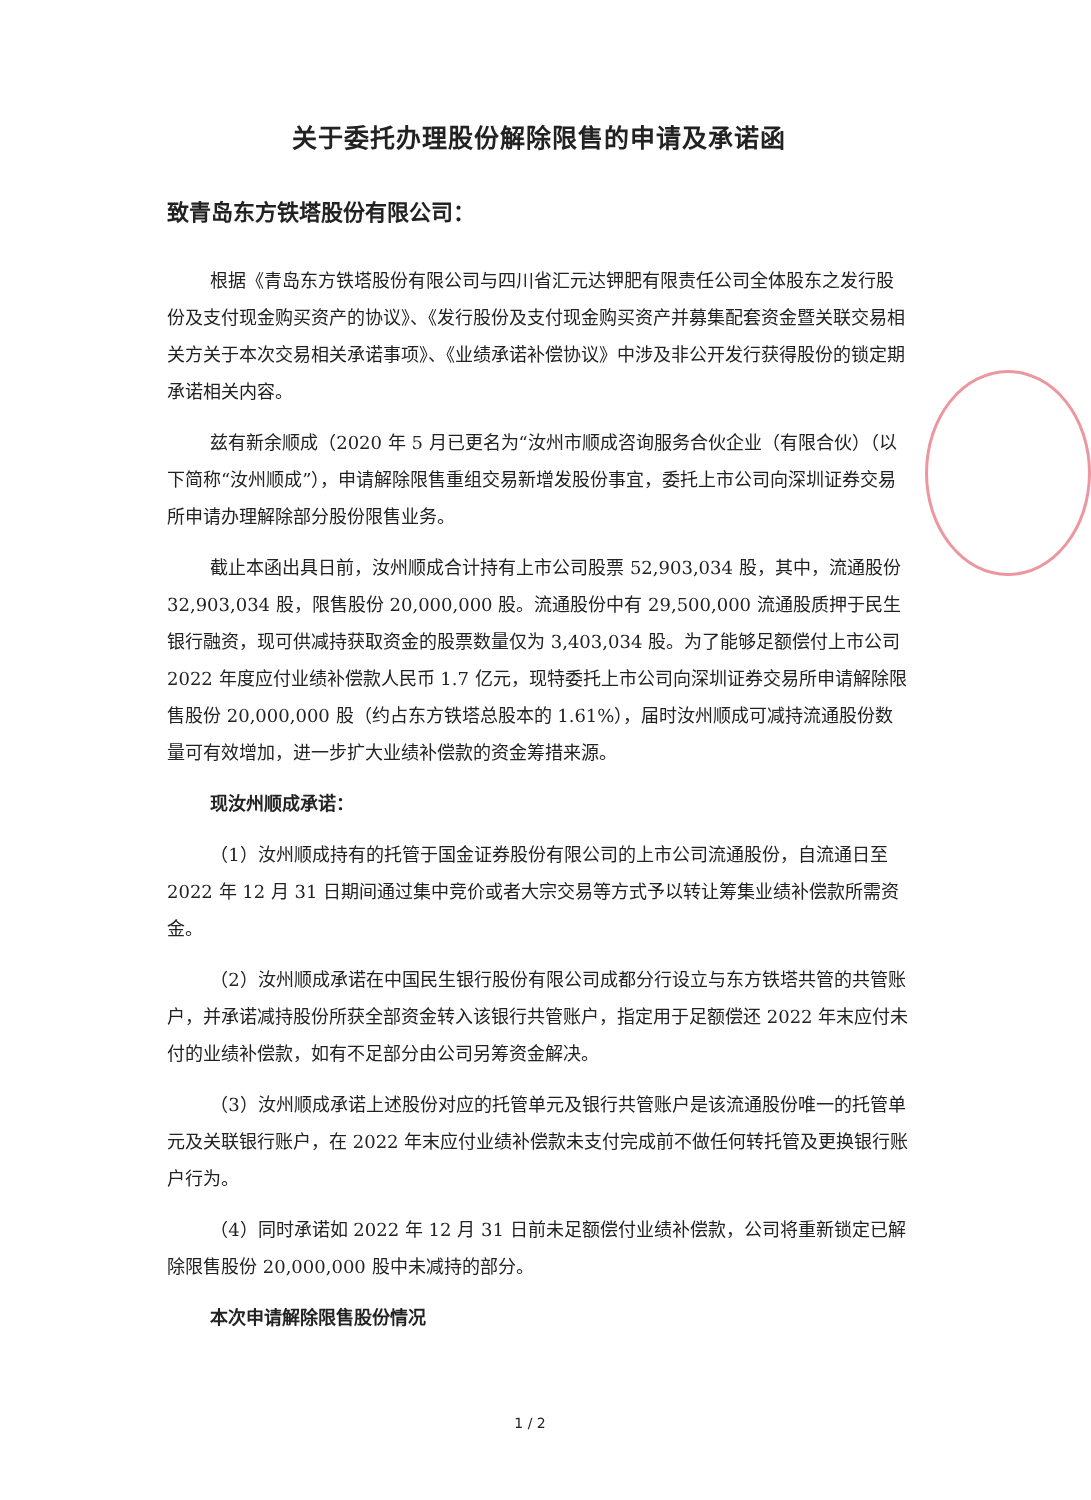关于委托办理股份解除限售的申请及承诺函
致青岛东方铁塔股份有限公司：
根据《青岛东方铁塔股份有限公司与四川省汇元达钾肥有限责任公司全体股东之发行股份及支付现金购买资产的协议》、《发行股份及支付现金购买资产并募集配套资金暨关联交易相关方关于本次交易相关承诺事项》、《业绩承诺补偿协议》中涉及非公开发行获得股份的锁定期承诺相关内容。
兹有新余顺成（2020 年 5 月已更名为“汝州市顺成咨询服务合伙企业（有限合伙）（以下简称“汝州顺成”），申请解除限售重组交易新增发股份事宜，委托上市公司向深圳证券交易所申请办理解除部分股份限售业务。
截止本函出具日前，汝州顺成合计持有上市公司股票 52,903,034 股，其中，流通股份 32,903,034 股，限售股份 20,000,000 股。流通股份中有 29,500,000 流通股质押于民生银行融资，现可供减持获取资金的股票数量仅为 3,403,034 股。为了能够足额偿付上市公司 2022 年度应付业绩补偿款人民币 1.7 亿元，现特委托上市公司向深圳证券交易所申请解除限售股份 20,000,000 股（约占东方铁塔总股本的 1.61%），届时汝州顺成可减持流通股份数量可有效增加，进一步扩大业绩补偿款的资金筹措来源。
现汝州顺成承诺：
（1）汝州顺成持有的托管于国金证券股份有限公司的上市公司流通股份，自流通日至 2022 年 12 月 31 日期间通过集中竞价或者大宗交易等方式予以转让筹集业绩补偿款所需资金。
（2）汝州顺成承诺在中国民生银行股份有限公司成都分行设立与东方铁塔共管的共管账户，并承诺减持股份所获全部资金转入该银行共管账户，指定用于足额偿还 2022 年末应付未付的业绩补偿款，如有不足部分由公司另筹资金解决。
（3）汝州顺成承诺上述股份对应的托管单元及银行共管账户是该流通股份唯一的托管单元及关联银行账户，在 2022 年末应付业绩补偿款未支付完成前不做任何转托管及更换银行账户行为。
（4）同时承诺如 2022 年 12 月 31 日前未足额偿付业绩补偿款，公司将重新锁定已解除限售股份 20,000,000 股中未减持的部分。
本次申请解除限售股份情况
1 / 2